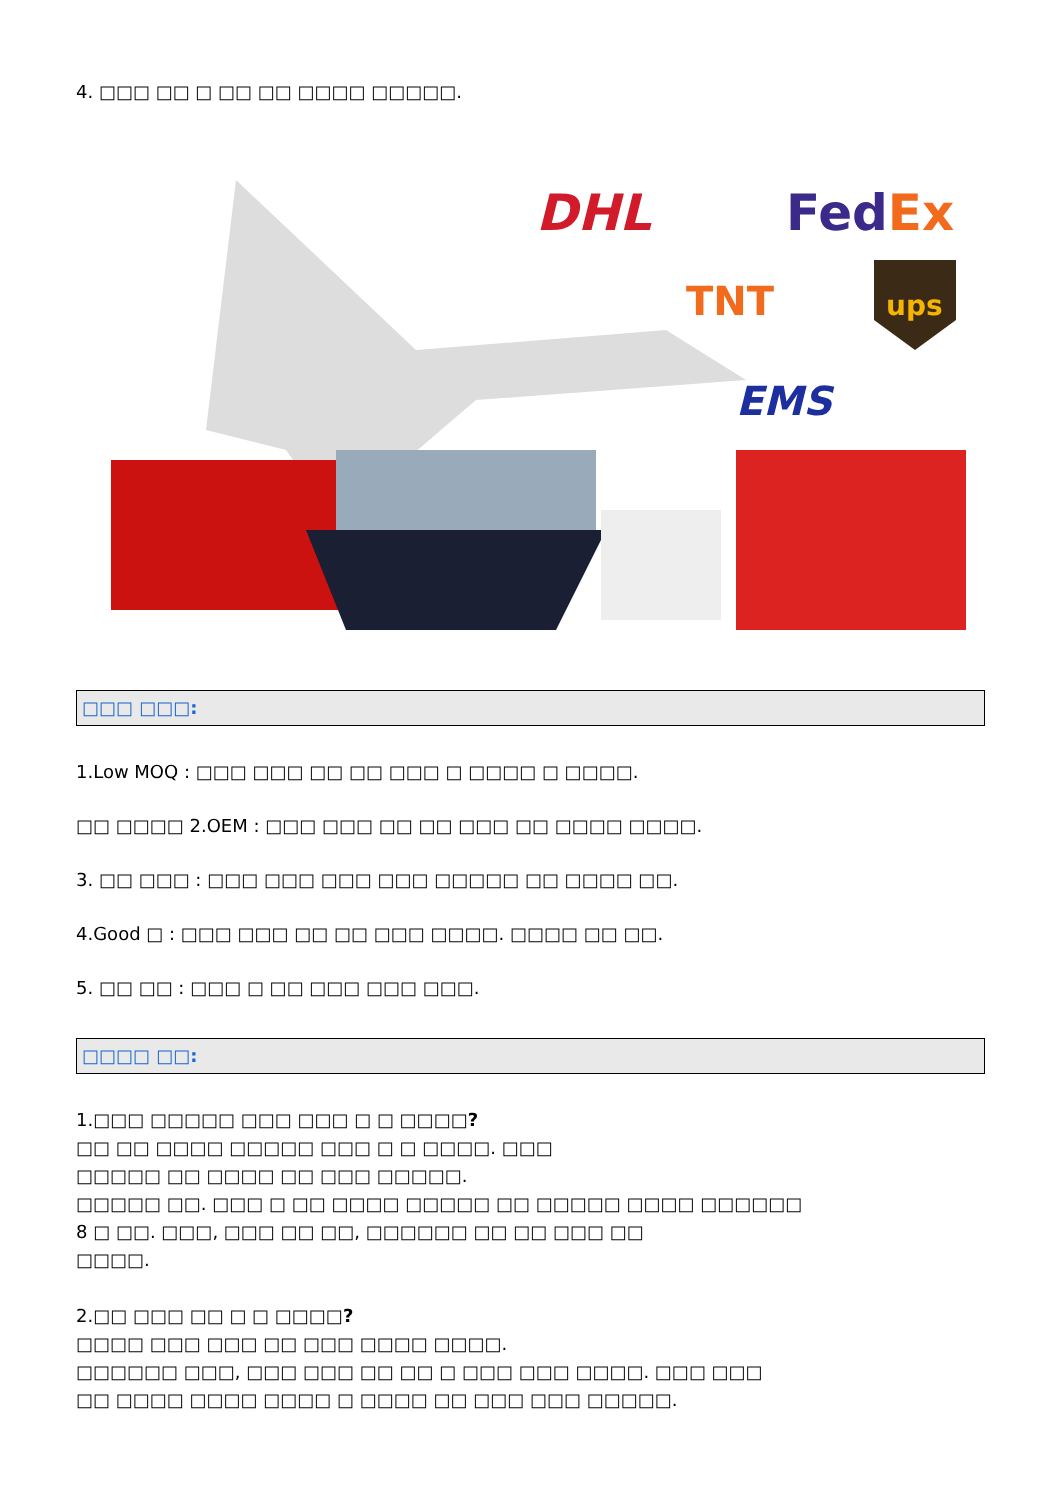4. □□□ □□ □ □□ □□ □□□□ □□□□□.
DHL
FedEx
TNT
ups
EMS
□□□ □□□:
1.Low MOQ : □□□ □□□ □□ □□ □□□ □ □□□□ □ □□□□.
□□ □□□□ 2.OEM : □□□ □□□ □□ □□ □□□ □□ □□□□ □□□□.
3. □□ □□□ : □□□ □□□ □□□ □□□ □□□□□ □□ □□□□ □□.
4.Good □ : □□□ □□□ □□ □□ □□□ □□□□. □□□□ □□ □□.
5. □□ □□ : □□□ □ □□ □□□ □□□ □□□.
□□□□ □□:
1.□□□ □□□□□ □□□ □□□ □ □ □□□□?
□□ □□ □□□□ □□□□□ □□□ □ □ □□□□. □□□
□□□□□ □□ □□□□ □□ □□□ □□□□□.
□□□□□ □□. □□□ □ □□ □□□□ □□□□□ □□ □□□□□ □□□□ □□□□□□
8 □ □□. □□□, □□□ □□ □□, □□□□□□ □□ □□ □□□ □□
□□□□.
2.□□ □□□ □□ □ □ □□□□?
□□□□ □□□ □□□ □□ □□□ □□□□ □□□□.
□□□□□□ □□□, □□□ □□□ □□ □□ □ □□□ □□□ □□□□. □□□ □□□
□□ □□□□ □□□□ □□□□ □ □□□□ □□ □□□ □□□ □□□□□.